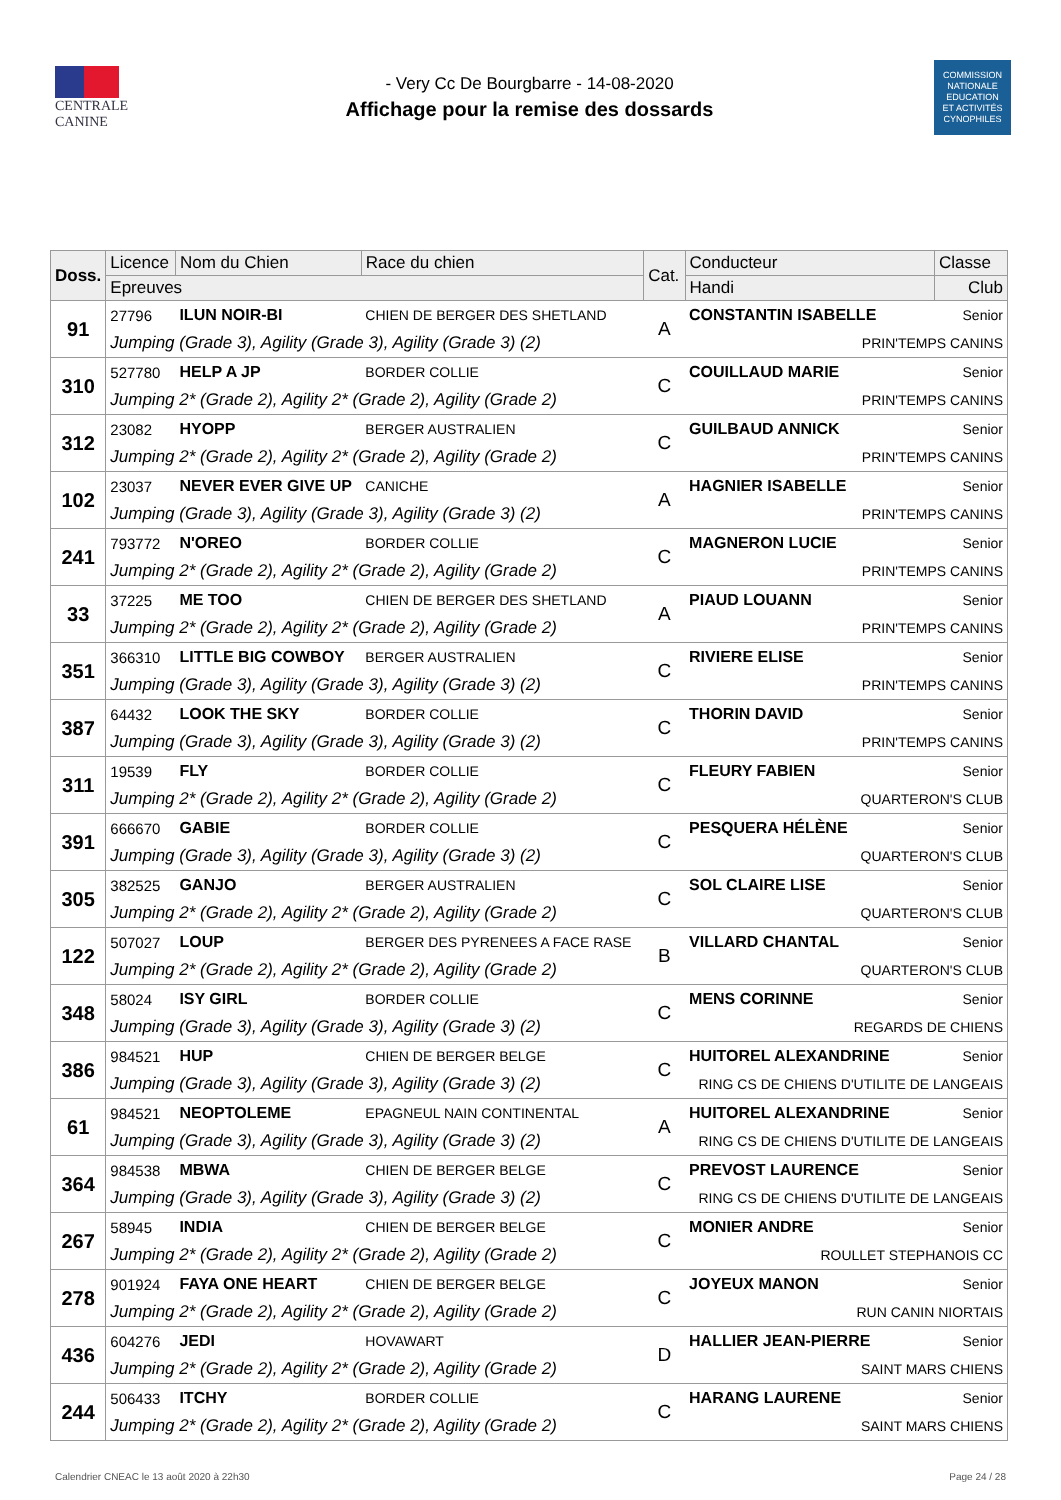CENTRALE
CANINE
- Very Cc De Bourgbarre - 14-08-2020
Affichage pour la remise des dossards
COMMISSION
NATIONALE
EDUCATION
ET ACTIVITÉS
CYNOPHILES
| Doss. | Licence | Nom du Chien | Race du chien | Cat. | Conducteur | | Classe |
| --- | --- | --- | --- | --- | --- | --- | --- |
| | Epreuves | | | | Handi | Club | |
| 91 | 27796 | ILUN NOIR-BI | CHIEN DE BERGER DES SHETLAND | A | CONSTANTIN ISABELLE | | Senior |
| | Jumping (Grade 3), Agility (Grade 3), Agility (Grade 3) (2) | | | | PRIN'TEMPS CANINS | | |
| 310 | 527780 | HELP A JP | BORDER COLLIE | C | COUILLAUD MARIE | | Senior |
| | Jumping 2* (Grade 2), Agility 2* (Grade 2), Agility (Grade 2) | | | | PRIN'TEMPS CANINS | | |
| 312 | 23082 | HYOPP | BERGER AUSTRALIEN | C | GUILBAUD ANNICK | | Senior |
| | Jumping 2* (Grade 2), Agility 2* (Grade 2), Agility (Grade 2) | | | | PRIN'TEMPS CANINS | | |
| 102 | 23037 | NEVER EVER GIVE UP | CANICHE | A | HAGNIER ISABELLE | | Senior |
| | Jumping (Grade 3), Agility (Grade 3), Agility (Grade 3) (2) | | | | PRIN'TEMPS CANINS | | |
| 241 | 793772 | N'OREO | BORDER COLLIE | C | MAGNERON LUCIE | | Senior |
| | Jumping 2* (Grade 2), Agility 2* (Grade 2), Agility (Grade 2) | | | | PRIN'TEMPS CANINS | | |
| 33 | 37225 | ME TOO | CHIEN DE BERGER DES SHETLAND | A | PIAUD LOUANN | | Senior |
| | Jumping 2* (Grade 2), Agility 2* (Grade 2), Agility (Grade 2) | | | | PRIN'TEMPS CANINS | | |
| 351 | 366310 | LITTLE BIG COWBOY | BERGER AUSTRALIEN | C | RIVIERE ELISE | | Senior |
| | Jumping (Grade 3), Agility (Grade 3), Agility (Grade 3) (2) | | | | PRIN'TEMPS CANINS | | |
| 387 | 64432 | LOOK THE SKY | BORDER COLLIE | C | THORIN DAVID | | Senior |
| | Jumping (Grade 3), Agility (Grade 3), Agility (Grade 3) (2) | | | | PRIN'TEMPS CANINS | | |
| 311 | 19539 | FLY | BORDER COLLIE | C | FLEURY FABIEN | | Senior |
| | Jumping 2* (Grade 2), Agility 2* (Grade 2), Agility (Grade 2) | | | | QUARTERON'S CLUB | | |
| 391 | 666670 | GABIE | BORDER COLLIE | C | PESQUERA HÉLÈNE | | Senior |
| | Jumping (Grade 3), Agility (Grade 3), Agility (Grade 3) (2) | | | | QUARTERON'S CLUB | | |
| 305 | 382525 | GANJO | BERGER AUSTRALIEN | C | SOL CLAIRE LISE | | Senior |
| | Jumping 2* (Grade 2), Agility 2* (Grade 2), Agility (Grade 2) | | | | QUARTERON'S CLUB | | |
| 122 | 507027 | LOUP | BERGER DES PYRENEES A FACE RASE | B | VILLARD CHANTAL | | Senior |
| | Jumping 2* (Grade 2), Agility 2* (Grade 2), Agility (Grade 2) | | | | QUARTERON'S CLUB | | |
| 348 | 58024 | ISY GIRL | BORDER COLLIE | C | MENS CORINNE | | Senior |
| | Jumping (Grade 3), Agility (Grade 3), Agility (Grade 3) (2) | | | | REGARDS DE CHIENS | | |
| 386 | 984521 | HUP | CHIEN DE BERGER BELGE | C | HUITOREL ALEXANDRINE | | Senior |
| | Jumping (Grade 3), Agility (Grade 3), Agility (Grade 3) (2) | | | | RING CS DE CHIENS D'UTILITE DE LANGEAIS | | |
| 61 | 984521 | NEOPTOLEME | EPAGNEUL NAIN CONTINENTAL | A | HUITOREL ALEXANDRINE | | Senior |
| | Jumping (Grade 3), Agility (Grade 3), Agility (Grade 3) (2) | | | | RING CS DE CHIENS D'UTILITE DE LANGEAIS | | |
| 364 | 984538 | MBWA | CHIEN DE BERGER BELGE | C | PREVOST LAURENCE | | Senior |
| | Jumping (Grade 3), Agility (Grade 3), Agility (Grade 3) (2) | | | | RING CS DE CHIENS D'UTILITE DE LANGEAIS | | |
| 267 | 58945 | INDIA | CHIEN DE BERGER BELGE | C | MONIER ANDRE | | Senior |
| | Jumping 2* (Grade 2), Agility 2* (Grade 2), Agility (Grade 2) | | | | ROULLET STEPHANOIS CC | | |
| 278 | 901924 | FAYA ONE HEART | CHIEN DE BERGER BELGE | C | JOYEUX MANON | | Senior |
| | Jumping 2* (Grade 2), Agility 2* (Grade 2), Agility (Grade 2) | | | | RUN CANIN NIORTAIS | | |
| 436 | 604276 | JEDI | HOVAWART | D | HALLIER JEAN-PIERRE | | Senior |
| | Jumping 2* (Grade 2), Agility 2* (Grade 2), Agility (Grade 2) | | | | SAINT MARS CHIENS | | |
| 244 | 506433 | ITCHY | BORDER COLLIE | C | HARANG LAURENE | | Senior |
| | Jumping 2* (Grade 2), Agility 2* (Grade 2), Agility (Grade 2) | | | | SAINT MARS CHIENS | | |
Calendrier CNEAC le 13 août 2020 à 22h30 Page 24 / 28